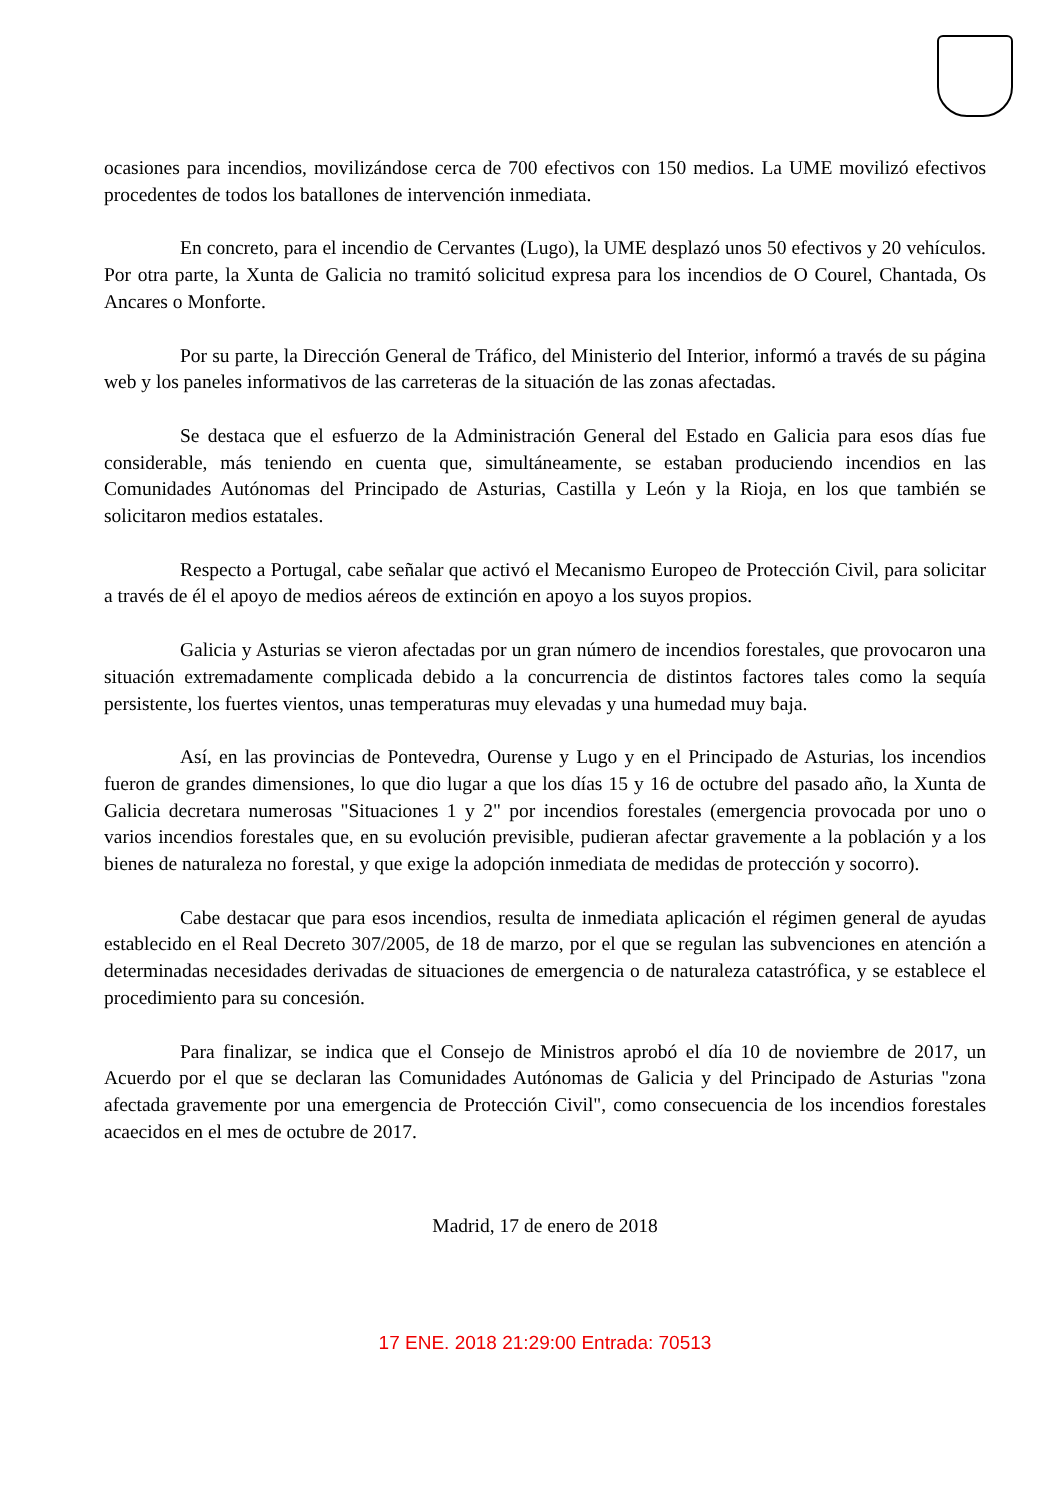ocasiones para incendios, movilizándose cerca de 700 efectivos con 150 medios. La UME movilizó efectivos procedentes de todos los batallones de intervención inmediata.
En concreto, para el incendio de Cervantes (Lugo), la UME desplazó unos 50 efectivos y 20 vehículos. Por otra parte, la Xunta de Galicia no tramitó solicitud expresa para los incendios de O Courel, Chantada, Os Ancares o Monforte.
Por su parte, la Dirección General de Tráfico, del Ministerio del Interior, informó a través de su página web y los paneles informativos de las carreteras de la situación de las zonas afectadas.
Se destaca que el esfuerzo de la Administración General del Estado en Galicia para esos días fue considerable, más teniendo en cuenta que, simultáneamente, se estaban produciendo incendios en las Comunidades Autónomas del Principado de Asturias, Castilla y León y la Rioja, en los que también se solicitaron medios estatales.
Respecto a Portugal, cabe señalar que activó el Mecanismo Europeo de Protección Civil, para solicitar a través de él el apoyo de medios aéreos de extinción en apoyo a los suyos propios.
Galicia y Asturias se vieron afectadas por un gran número de incendios forestales, que provocaron una situación extremadamente complicada debido a la concurrencia de distintos factores tales como la sequía persistente, los fuertes vientos, unas temperaturas muy elevadas y una humedad muy baja.
Así, en las provincias de Pontevedra, Ourense y Lugo y en el Principado de Asturias, los incendios fueron de grandes dimensiones, lo que dio lugar a que los días 15 y 16 de octubre del pasado año, la Xunta de Galicia decretara numerosas "Situaciones 1 y 2" por incendios forestales (emergencia provocada por uno o varios incendios forestales que, en su evolución previsible, pudieran afectar gravemente a la población y a los bienes de naturaleza no forestal, y que exige la adopción inmediata de medidas de protección y socorro).
Cabe destacar que para esos incendios, resulta de inmediata aplicación el régimen general de ayudas establecido en el Real Decreto 307/2005, de 18 de marzo, por el que se regulan las subvenciones en atención a determinadas necesidades derivadas de situaciones de emergencia o de naturaleza catastrófica, y se establece el procedimiento para su concesión.
Para finalizar, se indica que el Consejo de Ministros aprobó el día 10 de noviembre de 2017, un Acuerdo por el que se declaran las Comunidades Autónomas de Galicia y del Principado de Asturias "zona afectada gravemente por una emergencia de Protección Civil", como consecuencia de los incendios forestales acaecidos en el mes de octubre de 2017.
Madrid, 17 de enero de 2018
17 ENE. 2018 21:29:00 Entrada: 70513